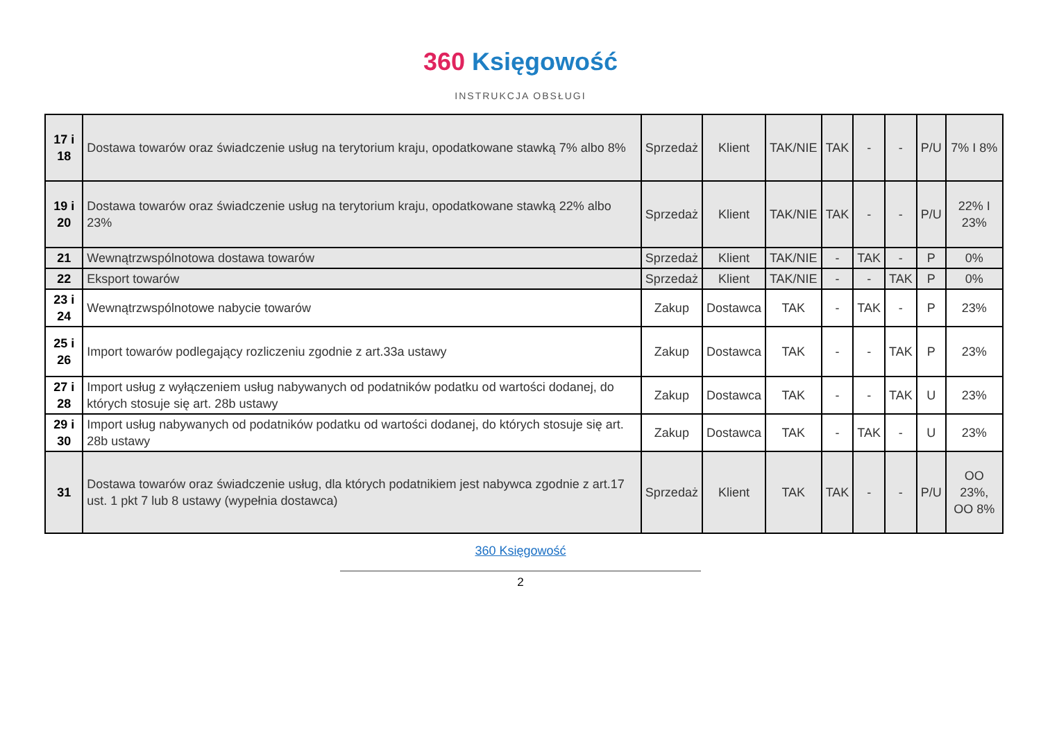360 Księgowość
INSTRUKCJA OBSŁUGI
| 17 i 18 | Dostawa towarów oraz świadczenie usług na terytorium kraju, opodatkowane stawką 7% albo 8% | Sprzedaż | Klient | TAK/NIE | TAK | - | - | P/U | 7% I 8% |
| 19 i 20 | Dostawa towarów oraz świadczenie usług na terytorium kraju, opodatkowane stawką 22% albo 23% | Sprzedaż | Klient | TAK/NIE | TAK | - | - | P/U | 22% I 23% |
| 21 | Wewnątrzwspólnotowa dostawa towarów | Sprzedaż | Klient | TAK/NIE | - | TAK | - | P | 0% |
| 22 | Eksport towarów | Sprzedaż | Klient | TAK/NIE | - | - | TAK | P | 0% |
| 23 i 24 | Wewnątrzwspólnotowe nabycie towarów | Zakup | Dostawca | TAK | - | TAK | - | P | 23% |
| 25 i 26 | Import towarów podlegający rozliczeniu zgodnie z art.33a ustawy | Zakup | Dostawca | TAK | - | - | TAK | P | 23% |
| 27 i 28 | Import usług z wyłączeniem usług nabywanych od podatników podatku od wartości dodanej, do których stosuje się art. 28b ustawy | Zakup | Dostawca | TAK | - | - | TAK | U | 23% |
| 29 i 30 | Import usług nabywanych od podatników podatku od wartości dodanej, do których stosuje się art. 28b ustawy | Zakup | Dostawca | TAK | - | TAK | - | U | 23% |
| 31 | Dostawa towarów oraz świadczenie usług, dla których podatnikiem jest nabywca zgodnie z art.17 ust. 1 pkt 7 lub 8 ustawy (wypełnia dostawca) | Sprzedaż | Klient | TAK | TAK | - | - | P/U | OO 23%, OO 8% |
360 Księgowość
2